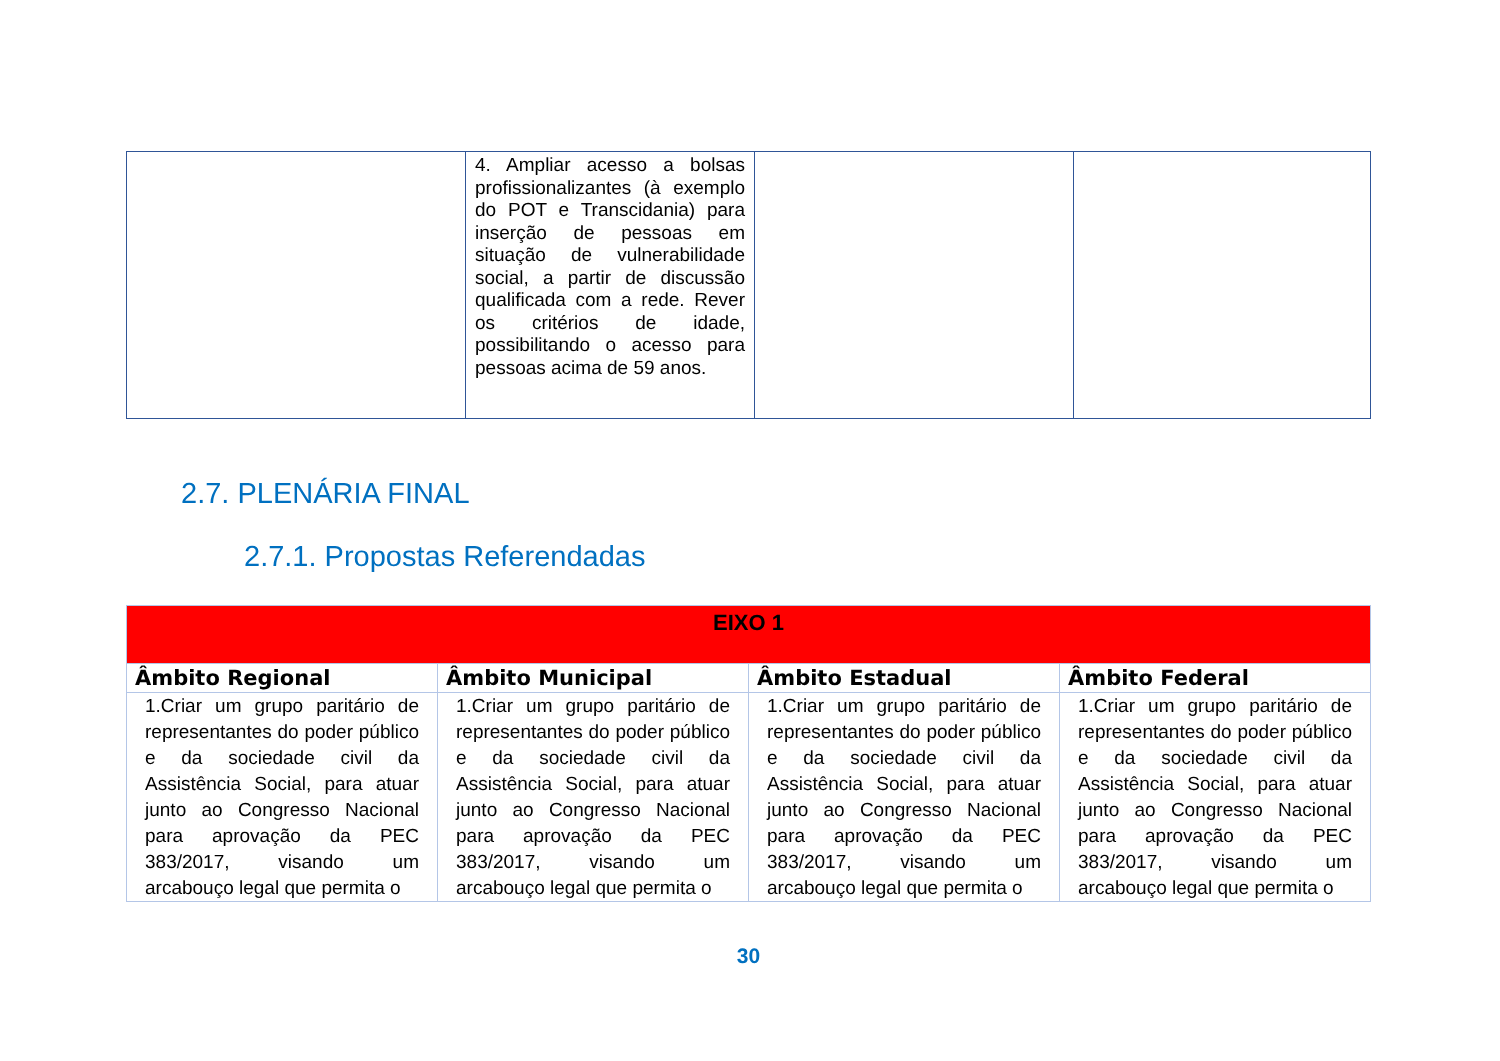| | 4. Ampliar acesso a bolsas profissionalizantes (à exemplo do POT e Transcidania) para inserção de pessoas em situação de vulnerabilidade social, a partir de discussão qualificada com a rede. Rever os critérios de idade, possibilitando o acesso para pessoas acima de 59 anos. | | |
2.7. PLENÁRIA FINAL
2.7.1. Propostas Referendadas
| EIXO 1 | | | |
| Âmbito Regional | Âmbito Municipal | Âmbito Estadual | Âmbito Federal |
| 1.Criar um grupo paritário de representantes do poder público e da sociedade civil da Assistência Social, para atuar junto ao Congresso Nacional para aprovação da PEC 383/2017, visando um arcabouço legal que permita o | 1.Criar um grupo paritário de representantes do poder público e da sociedade civil da Assistência Social, para atuar junto ao Congresso Nacional para aprovação da PEC 383/2017, visando um arcabouço legal que permita o | 1.Criar um grupo paritário de representantes do poder público e da sociedade civil da Assistência Social, para atuar junto ao Congresso Nacional para aprovação da PEC 383/2017, visando um arcabouço legal que permita o | 1.Criar um grupo paritário de representantes do poder público e da sociedade civil da Assistência Social, para atuar junto ao Congresso Nacional para aprovação da PEC 383/2017, visando um arcabouço legal que permita o |
30